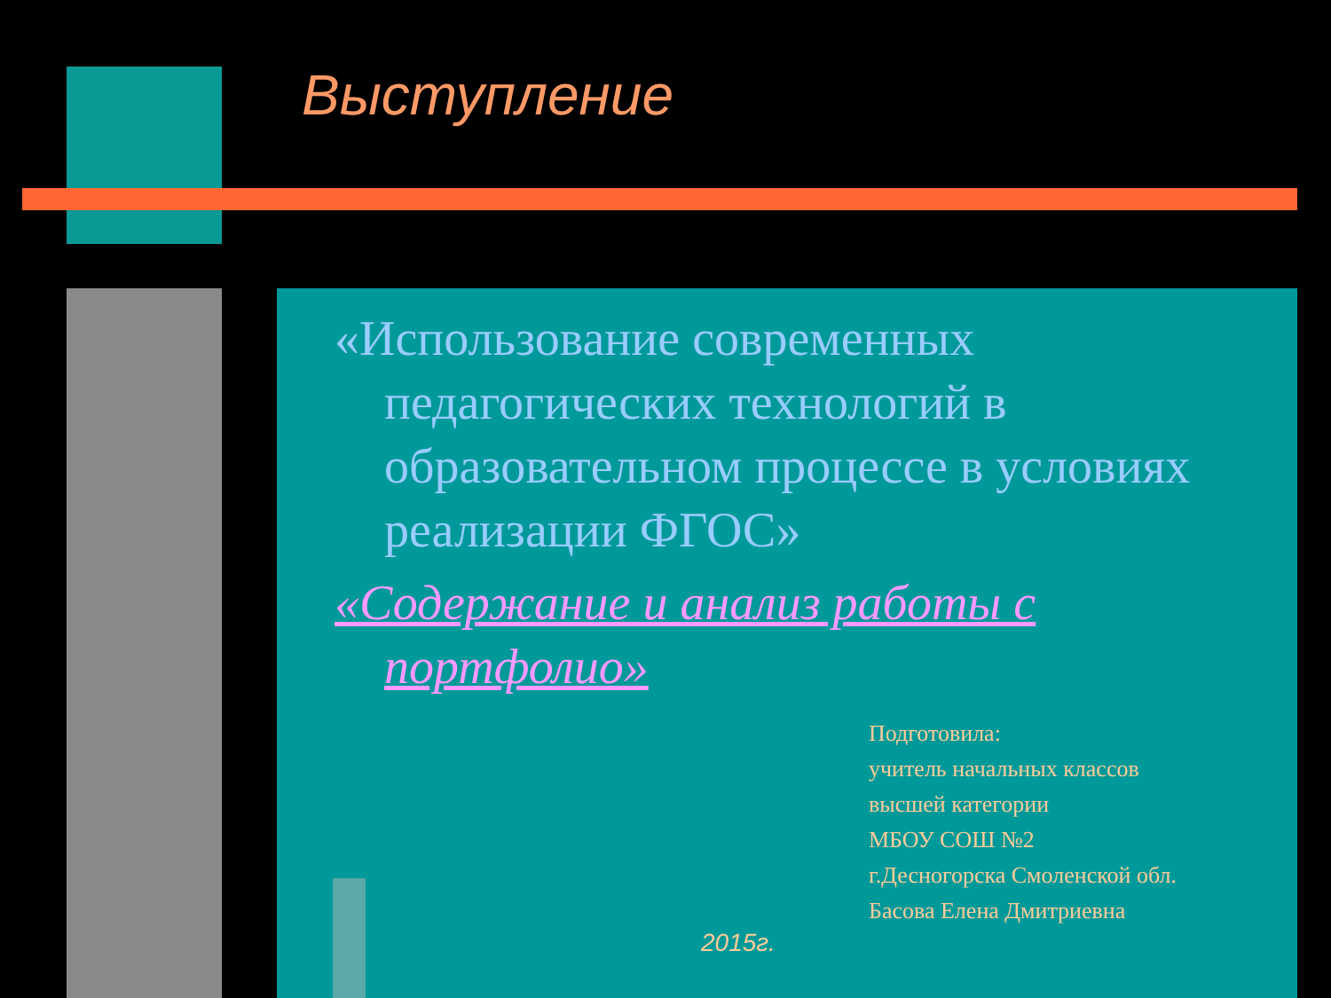Выступление
«Использование современных педагогических технологий в образовательном процессе в условиях реализации ФГОС»
«Содержание и анализ работы с портфолио»
Подготовила:
учитель начальных классов
высшей категории
МБОУ СОШ №2
г.Десногорска Смоленской обл.
Басова Елена Дмитриевна
2015г.